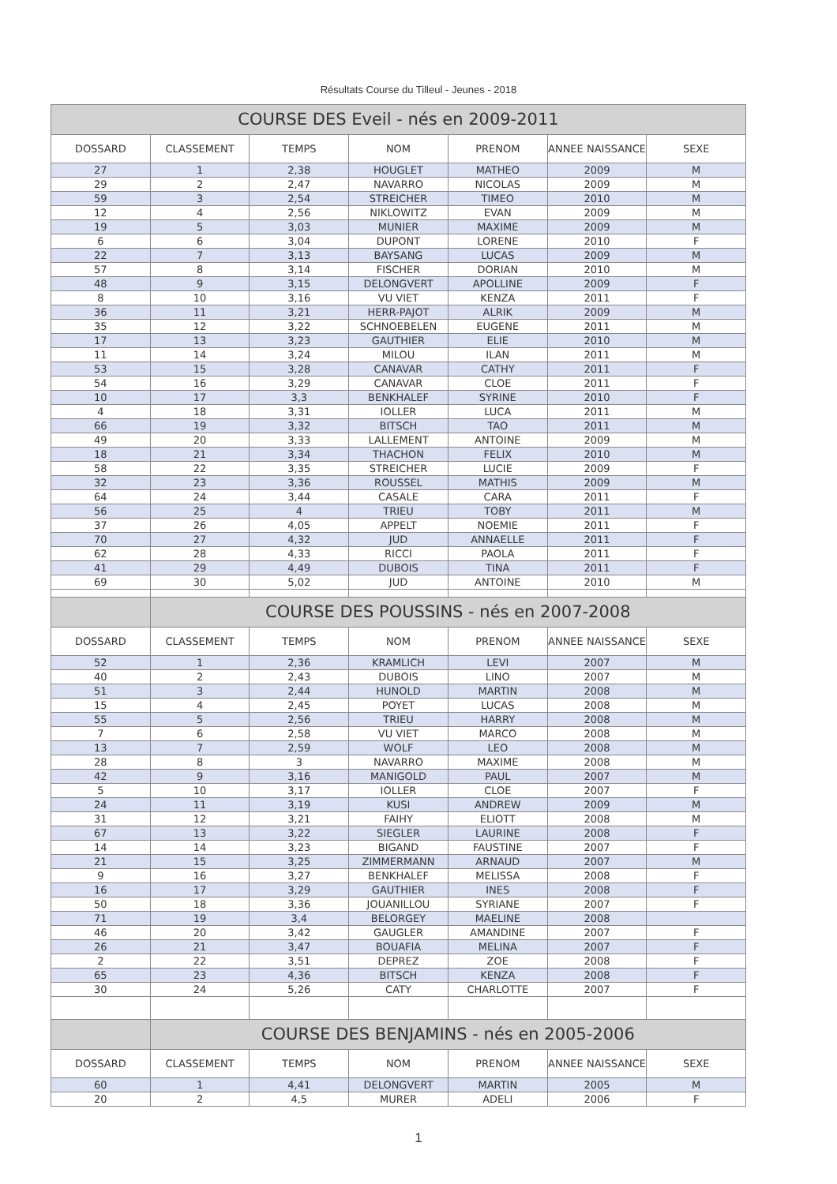Résultats Course du Tilleul - Jeunes - 2018
| COURSE DES Eveil - nés en 2009-2011 | | | | | | |
| DOSSARD | CLASSEMENT | TEMPS | NOM | PRENOM | ANNEE NAISSANCE | SEXE |
| 27 | 1 | 2,38 | HOUGLET | MATHEO | 2009 | M |
| 29 | 2 | 2,47 | NAVARRO | NICOLAS | 2009 | M |
| 59 | 3 | 2,54 | STREICHER | TIMEO | 2010 | M |
| 12 | 4 | 2,56 | NIKLOWITZ | EVAN | 2009 | M |
| 19 | 5 | 3,03 | MUNIER | MAXIME | 2009 | M |
| 6 | 6 | 3,04 | DUPONT | LORENE | 2010 | F |
| 22 | 7 | 3,13 | BAYSANG | LUCAS | 2009 | M |
| 57 | 8 | 3,14 | FISCHER | DORIAN | 2010 | M |
| 48 | 9 | 3,15 | DELONGVERT | APOLLINE | 2009 | F |
| 8 | 10 | 3,16 | VU VIET | KENZA | 2011 | F |
| 36 | 11 | 3,21 | HERR-PAJOT | ALRIK | 2009 | M |
| 35 | 12 | 3,22 | SCHNOEBELEN | EUGENE | 2011 | M |
| 17 | 13 | 3,23 | GAUTHIER | ELIE | 2010 | M |
| 11 | 14 | 3,24 | MILOU | ILAN | 2011 | M |
| 53 | 15 | 3,28 | CANAVAR | CATHY | 2011 | F |
| 54 | 16 | 3,29 | CANAVAR | CLOE | 2011 | F |
| 10 | 17 | 3,3 | BENKHALEF | SYRINE | 2010 | F |
| 4 | 18 | 3,31 | IOLLER | LUCA | 2011 | M |
| 66 | 19 | 3,32 | BITSCH | TAO | 2011 | M |
| 49 | 20 | 3,33 | LALLEMENT | ANTOINE | 2009 | M |
| 18 | 21 | 3,34 | THACHON | FELIX | 2010 | M |
| 58 | 22 | 3,35 | STREICHER | LUCIE | 2009 | F |
| 32 | 23 | 3,36 | ROUSSEL | MATHIS | 2009 | M |
| 64 | 24 | 3,44 | CASALE | CARA | 2011 | F |
| 56 | 25 | 4 | TRIEU | TOBY | 2011 | M |
| 37 | 26 | 4,05 | APPELT | NOEMIE | 2011 | F |
| 70 | 27 | 4,32 | JUD | ANNAELLE | 2011 | F |
| 62 | 28 | 4,33 | RICCI | PAOLA | 2011 | F |
| 41 | 29 | 4,49 | DUBOIS | TINA | 2011 | F |
| 69 | 30 | 5,02 | JUD | ANTOINE | 2010 | M |
| | COURSE DES POUSSINS - nés en 2007-2008 | | | | | |
| DOSSARD | CLASSEMENT | TEMPS | NOM | PRENOM | ANNEE NAISSANCE | SEXE |
| 52 | 1 | 2,36 | KRAMLICH | LEVI | 2007 | M |
| 40 | 2 | 2,43 | DUBOIS | LINO | 2007 | M |
| 51 | 3 | 2,44 | HUNOLD | MARTIN | 2008 | M |
| 15 | 4 | 2,45 | POYET | LUCAS | 2008 | M |
| 55 | 5 | 2,56 | TRIEU | HARRY | 2008 | M |
| 7 | 6 | 2,58 | VU VIET | MARCO | 2008 | M |
| 13 | 7 | 2,59 | WOLF | LEO | 2008 | M |
| 28 | 8 | 3 | NAVARRO | MAXIME | 2008 | M |
| 42 | 9 | 3,16 | MANIGOLD | PAUL | 2007 | M |
| 5 | 10 | 3,17 | IOLLER | CLOE | 2007 | F |
| 24 | 11 | 3,19 | KUSI | ANDREW | 2009 | M |
| 31 | 12 | 3,21 | FAIHY | ELIOTT | 2008 | M |
| 67 | 13 | 3,22 | SIEGLER | LAURINE | 2008 | F |
| 14 | 14 | 3,23 | BIGAND | FAUSTINE | 2007 | F |
| 21 | 15 | 3,25 | ZIMMERMANN | ARNAUD | 2007 | M |
| 9 | 16 | 3,27 | BENKHALEF | MELISSA | 2008 | F |
| 16 | 17 | 3,29 | GAUTHIER | INES | 2008 | F |
| 50 | 18 | 3,36 | JOUANILLOU | SYRIANE | 2007 | F |
| 71 | 19 | 3,4 | BELORGEY | MAELINE | 2008 | |
| 46 | 20 | 3,42 | GAUGLER | AMANDINE | 2007 | F |
| 26 | 21 | 3,47 | BOUAFIA | MELINA | 2007 | F |
| 2 | 22 | 3,51 | DEPREZ | ZOE | 2008 | F |
| 65 | 23 | 4,36 | BITSCH | KENZA | 2008 | F |
| 30 | 24 | 5,26 | CATY | CHARLOTTE | 2007 | F |
| | COURSE DES BENJAMINS - nés en 2005-2006 | | | | | |
| DOSSARD | CLASSEMENT | TEMPS | NOM | PRENOM | ANNEE NAISSANCE | SEXE |
| 60 | 1 | 4,41 | DELONGVERT | MARTIN | 2005 | M |
| 20 | 2 | 4,5 | MURER | ADELI | 2006 | F |
1